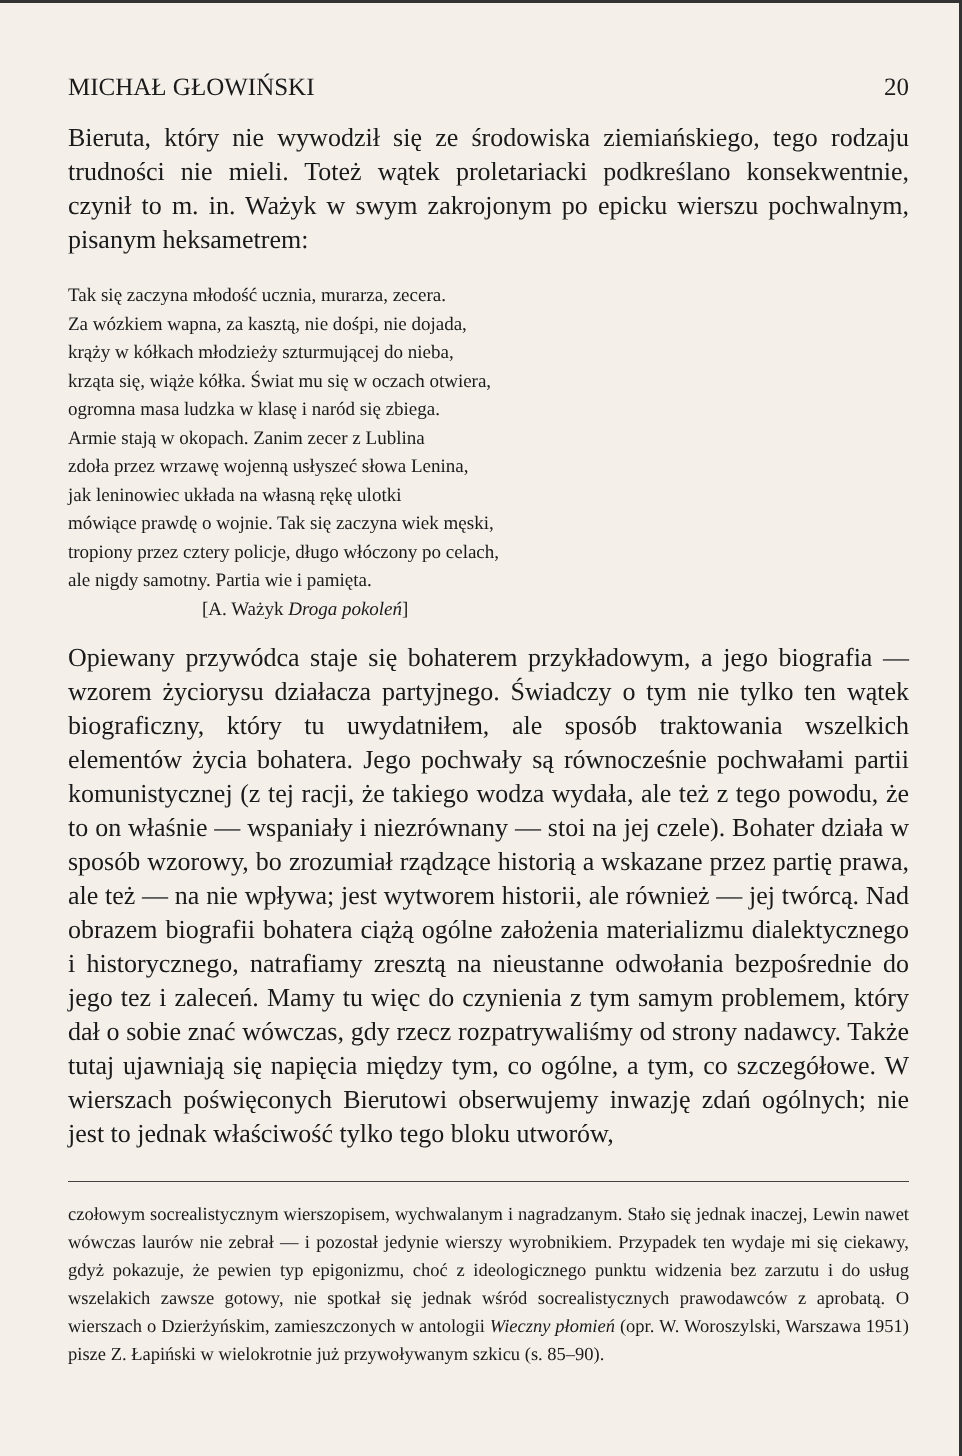MICHAŁ GŁOWIŃSKI 20
Bieruta, który nie wywodził się ze środowiska ziemiańskiego, tego rodzaju trudności nie mieli. Toteż wątek proletariacki podkreślano konsekwentnie, czynił to m. in. Ważyk w swym zakrojonym po epicku wierszu pochwalnym, pisanym heksametrem:
Tak się zaczyna młodość ucznia, murarza, zecera.
Za wózkiem wapna, za kasztą, nie dośpi, nie dojada,
krąży w kółkach młodzieży szturmującej do nieba,
krząta się, wiąże kółka. Świat mu się w oczach otwiera,
ogromna masa ludzka w klasę i naród się zbiega.
Armie stają w okopach. Zanim zecer z Lublina
zdoła przez wrzawę wojenną usłyszeć słowa Lenina,
jak leninowiec układa na własną rękę ulotki
mówiące prawdę o wojnie. Tak się zaczyna wiek męski,
tropiony przez cztery policje, długo włóczony po celach,
ale nigdy samotny. Partia wie i pamięta.
[A. Ważyk Droga pokoleń]
Opiewany przywódca staje się bohaterem przykładowym, a jego biografia — wzorem życiorysu działacza partyjnego. Świadczy o tym nie tylko ten wątek biograficzny, który tu uwydatniłem, ale sposób traktowania wszelkich elementów życia bohatera. Jego pochwały są równocześnie pochwałami partii komunistycznej (z tej racji, że takiego wodza wydała, ale też z tego powodu, że to on właśnie — wspaniały i niezrównany — stoi na jej czele). Bohater działa w sposób wzorowy, bo zrozumiał rządzące historią a wskazane przez partię prawa, ale też — na nie wpływa; jest wytworem historii, ale również — jej twórcą. Nad obrazem biografii bohatera ciążą ogólne założenia materializmu dialektycznego i historycznego, natrafiamy zresztą na nieustanne odwołania bezpośrednie do jego tez i zaleceń. Mamy tu więc do czynienia z tym samym problemem, który dał o sobie znać wówczas, gdy rzecz rozpatrywaliśmy od strony nadawcy. Także tutaj ujawniają się napięcia między tym, co ogólne, a tym, co szczegółowe. W wierszach poświęconych Bierutowi obserwujemy inwazję zdań ogólnych; nie jest to jednak właściwość tylko tego bloku utworów,
czołowym socrealistycznym wierszopisem, wychwalanym i nagradzanym. Stało się jednak inaczej, Lewin nawet wówczas laurów nie zebrał — i pozostał jedynie wierszy wyrobnikiem. Przypadek ten wydaje mi się ciekawy, gdyż pokazuje, że pewien typ epigonizmu, choć z ideologicznego punktu widzenia bez zarzutu i do usług wszelakich zawsze gotowy, nie spotkał się jednak wśród socrealistycznych prawodawców z aprobatą. O wierszach o Dzierżyńskim, zamieszczonych w antologii Wieczny płomień (opr. W. Woroszylski, Warszawa 1951) pisze Z. Łapiński w wielokrotnie już przywoływanym szkicu (s. 85–90).